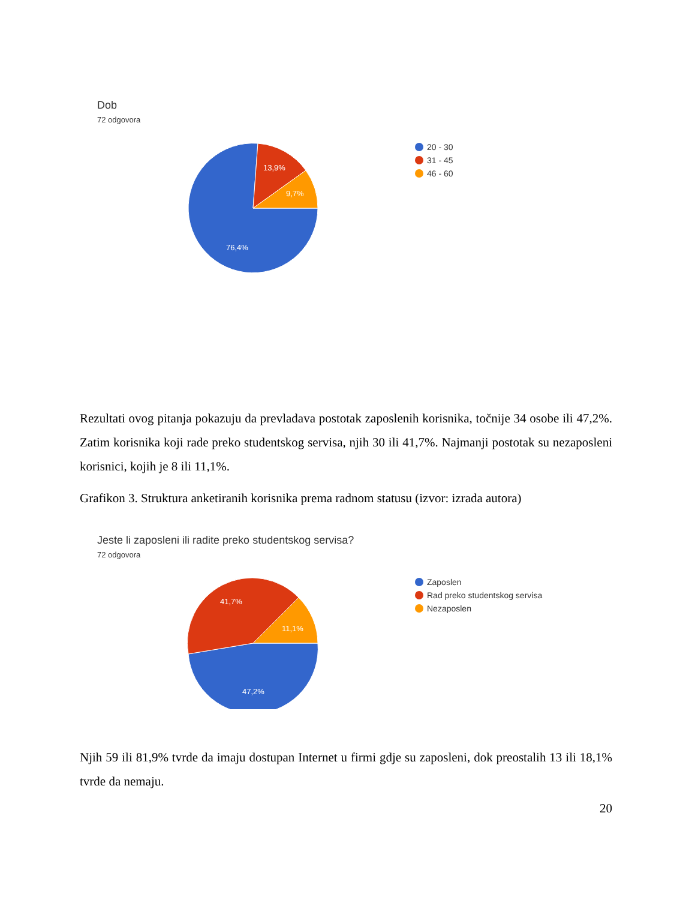Dob
72 odgovora
76,4%
13,9%
9,7%
20 - 30
31 - 45
46 - 60
Rezultati ovog pitanja pokazuju da prevladava postotak zaposlenih korisnika, točnije 34 osobe ili 47,2%. Zatim korisnika koji rade preko studentskog servisa, njih 30 ili 41,7%. Najmanji postotak su nezaposleni korisnici, kojih je 8 ili 11,1%.
Grafikon 3. Struktura anketiranih korisnika prema radnom statusu (izvor: izrada autora)
Jeste li zaposleni ili radite preko studentskog servisa?
72 odgovora
47,2%
41,7%
11,1%
Zaposlen
Rad preko studentskog servisa
Nezaposlen
Njih 59 ili 81,9% tvrde da imaju dostupan Internet u firmi gdje su zaposleni, dok preostalih 13 ili 18,1% tvrde da nemaju.
20